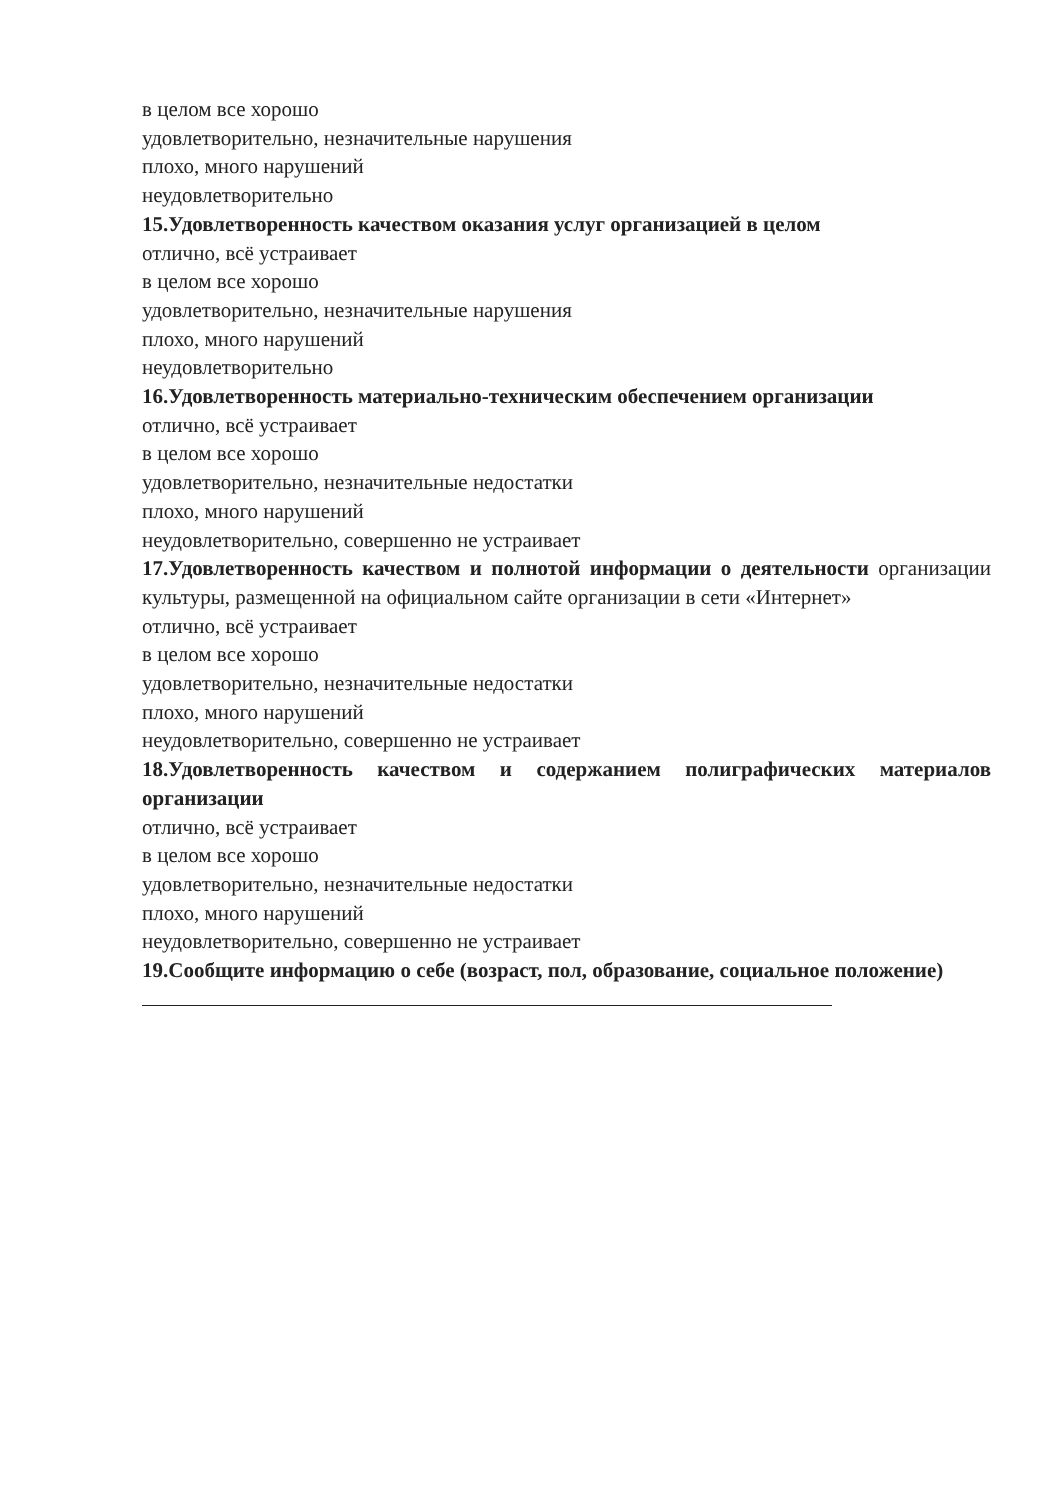в целом все хорошо
удовлетворительно, незначительные нарушения
плохо, много нарушений
неудовлетворительно
15.Удовлетворенность качеством оказания услуг организацией в целом
отлично, всё устраивает
в целом все хорошо
удовлетворительно, незначительные нарушения
плохо, много нарушений
неудовлетворительно
16.Удовлетворенность материально-техническим обеспечением организации
отлично, всё устраивает
в целом все хорошо
удовлетворительно, незначительные недостатки
плохо, много нарушений
неудовлетворительно, совершенно не устраивает
17.Удовлетворенность качеством и полнотой информации о деятельности организации культуры, размещенной на официальном сайте организации в сети «Интернет»
отлично, всё устраивает
в целом все хорошо
удовлетворительно, незначительные недостатки
плохо, много нарушений
неудовлетворительно, совершенно не устраивает
18.Удовлетворенность качеством и содержанием полиграфических материалов организации
отлично, всё устраивает
в целом все хорошо
удовлетворительно, незначительные недостатки
плохо, много нарушений
неудовлетворительно, совершенно не устраивает
19.Сообщите информацию о себе (возраст, пол, образование, социальное положение)